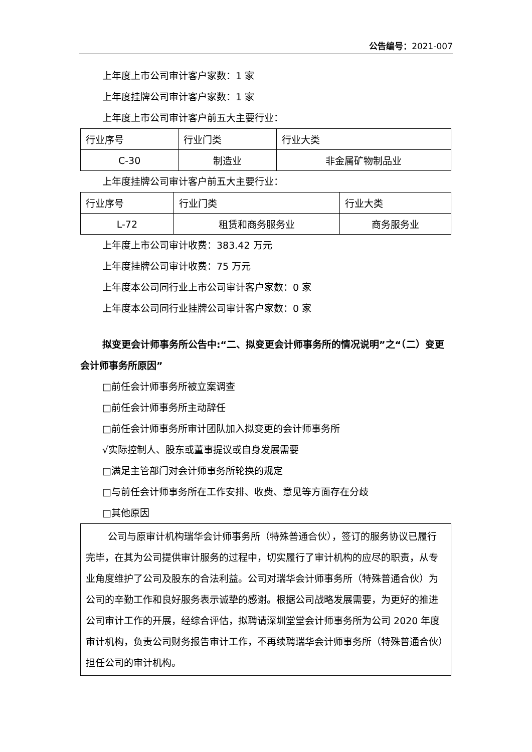公告编号：2021-007
上年度上市公司审计客户家数：1 家
上年度挂牌公司审计客户家数：1 家
上年度上市公司审计客户前五大主要行业：
| 行业序号 | 行业门类 | 行业大类 |
| C-30 | 制造业 | 非金属矿物制品业 |
上年度挂牌公司审计客户前五大主要行业：
| 行业序号 | 行业门类 | 行业大类 |
| L-72 | 租赁和商务服务业 | 商务服务业 |
上年度上市公司审计收费：383.42 万元
上年度挂牌公司审计收费：75 万元
上年度本公司同行业上市公司审计客户家数：0 家
上年度本公司同行业挂牌公司审计客户家数：0 家
拟变更会计师事务所公告中:“二、拟变更会计师事务所的情况说明”之“（二）变更会计师事务所原因”
□前任会计师事务所被立案调查
□前任会计师事务所主动辞任
□前任会计师事务所审计团队加入拟变更的会计师事务所
√实际控制人、股东或董事提议或自身发展需要
□满足主管部门对会计师事务所轮换的规定
□与前任会计师事务所在工作安排、收费、意见等方面存在分歧
□其他原因
公司与原审计机构瑞华会计师事务所（特殊普通合伙），签订的服务协议已履行完毕，在其为公司提供审计服务的过程中，切实履行了审计机构的应尽的职责，从专业角度维护了公司及股东的合法利益。公司对瑞华会计师事务所（特殊普通合伙）为公司的辛勤工作和良好服务表示诚挚的感谢。根据公司战略发展需要，为更好的推进公司审计工作的开展，经综合评估，拟聘请深圳堂堂会计师事务所为公司 2020 年度审计机构，负责公司财务报告审计工作，不再续聘瑞华会计师事务所（特殊普通合伙）担任公司的审计机构。